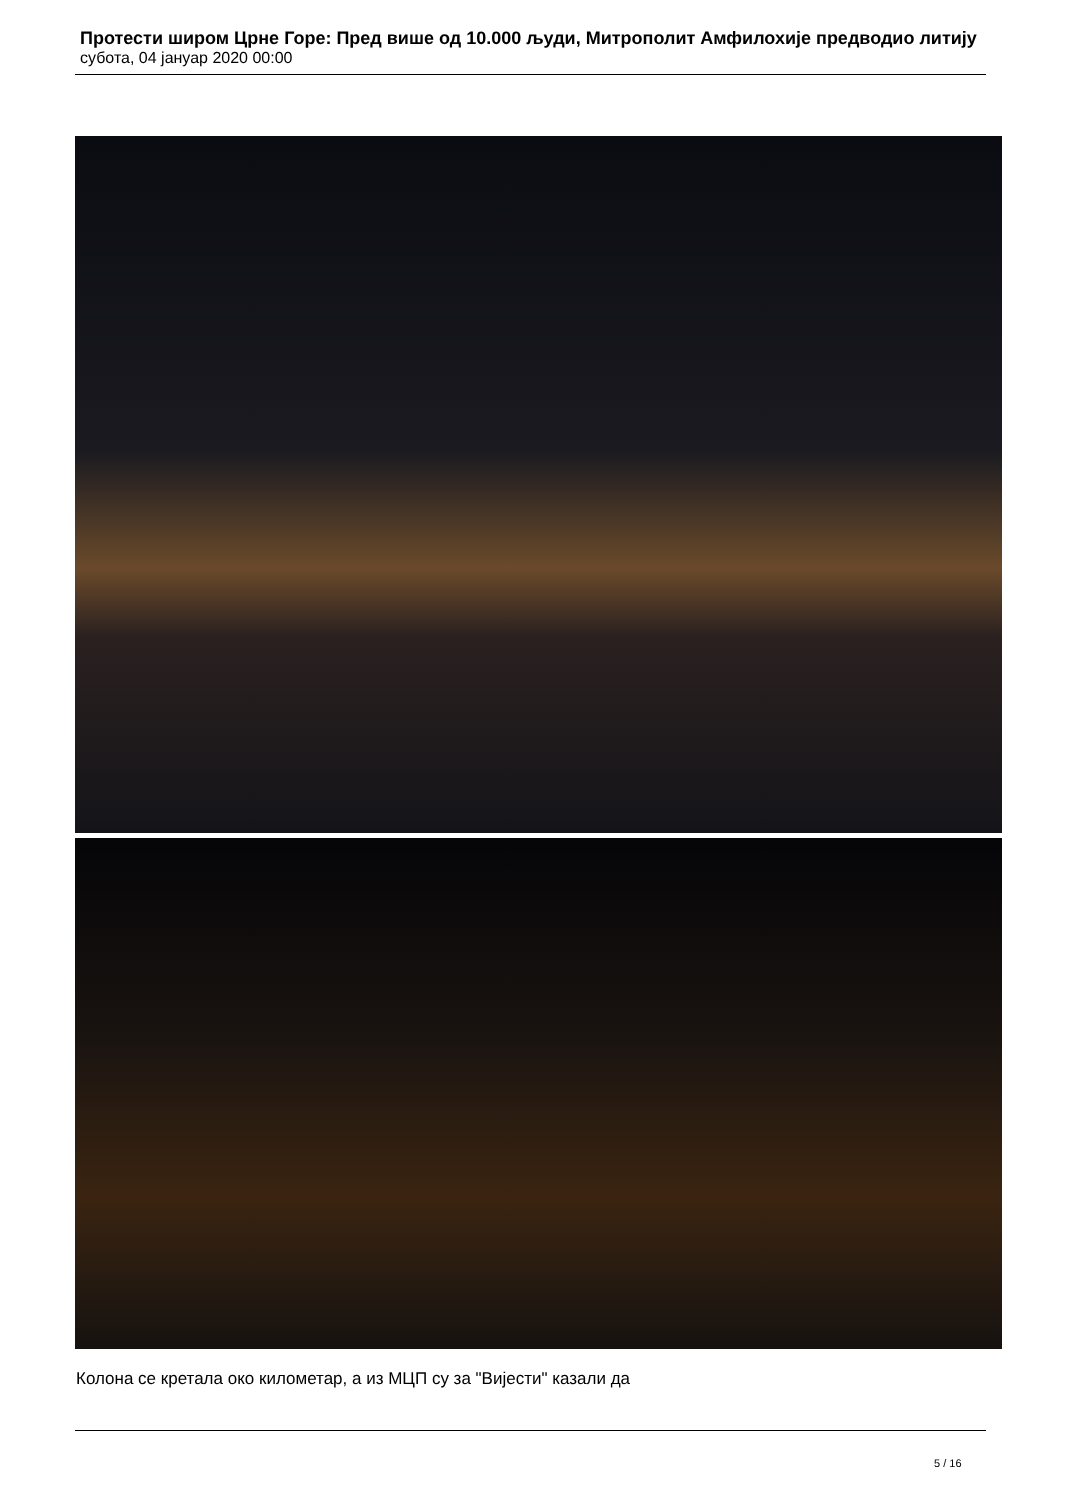Протести широм Црне Горе: Пред више од 10.000 људи, Митрополит Амфилохије предводио литију
субота, 04 јануар 2020 00:00
Колона се кретала око километар, а из МЦП су за "Вијести" казали да
5 / 16